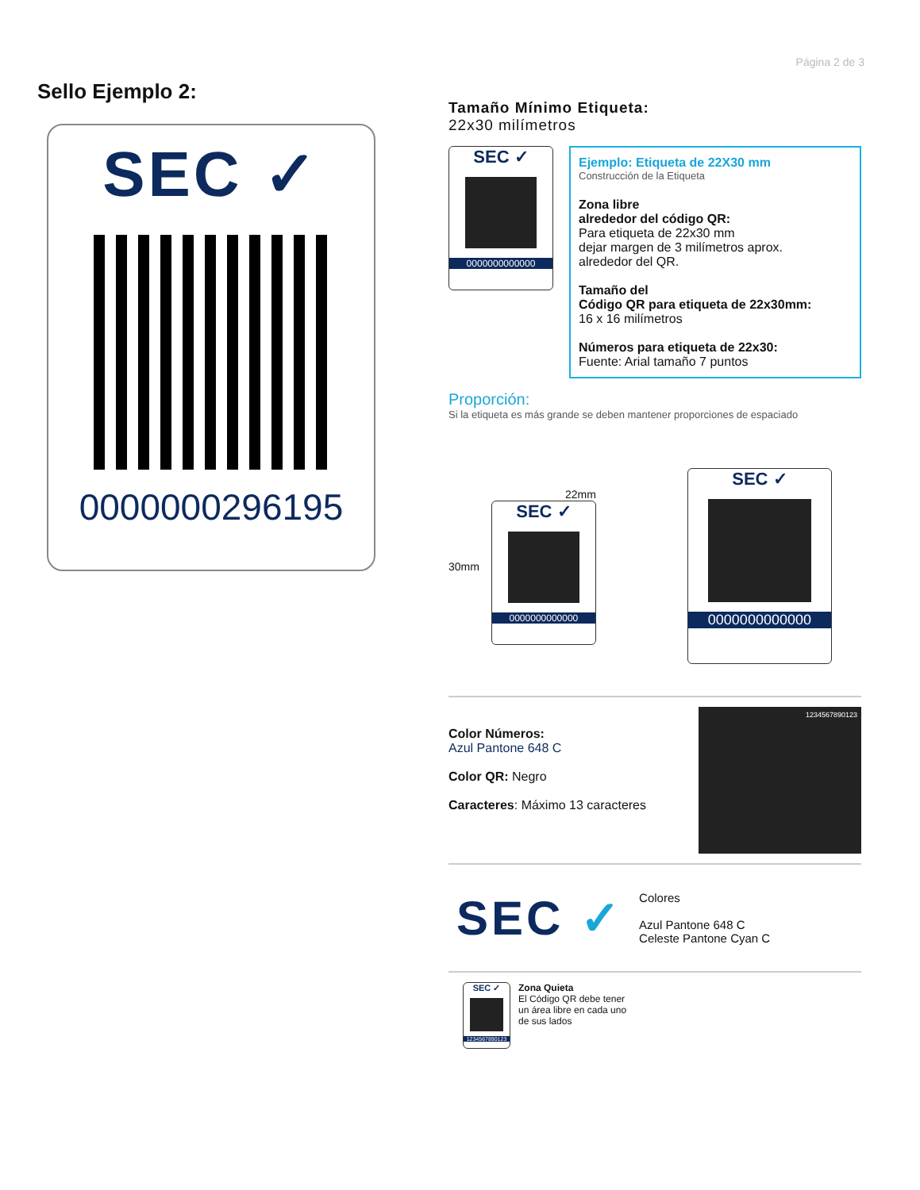Página 2 de 3
Sello Ejemplo 2:
SEC ✓
0000000296195
Tamaño Mínimo Etiqueta:
22x30 milímetros
SEC ✓
0000000000000
Ejemplo: Etiqueta de 22X30 mm
Construcción de la Etiqueta
Zona libre
alrededor del código QR:
Para etiqueta de 22x30 mm
dejar margen de 3 milímetros aprox.
alrededor del QR.
Tamaño del
Código QR para etiqueta de 22x30mm:
16 x 16 milímetros
Números para etiqueta de 22x30:
Fuente: Arial tamaño 7 puntos
Proporción:
Si la etiqueta es más grande se deben mantener proporciones de espaciado
30mm
22mm
SEC ✓
0000000000000
SEC ✓
0000000000000
Color Números:
Azul Pantone 648 C
Color QR: Negro
Caracteres: Máximo 13 caracteres
1234567890123
SEC ✓
Colores
Azul Pantone 648 C
Celeste Pantone Cyan C
SEC ✓
1234567890123
Zona Quieta
El Código QR debe tener
un área libre en cada uno
de sus lados